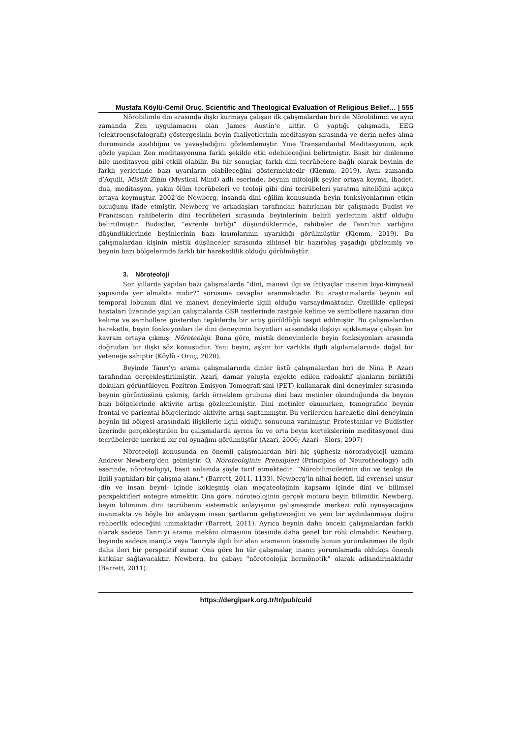Mustafa Köylü-Cemil Oruç. Scientific and Theological Evaluation of Religious Belief… | 555
Nörobilimle din arasında ilişki kurmaya çalışan ilk çalışmalardan biri de Nörobilimci ve aynı zamanda Zen uygulamacısı olan James Austin’e aittir. O yaptığı çalışmada, EEG (elektroensefalografi) göstergesinin beyin faaliyetlerinin meditasyon sırasında ve derin nefes alma durumunda azaldığını ve yavaşladığını gözlemlemiştir. Yine Transandantal Meditasyonun, açık gözle yapılan Zen meditasyonuna farklı şekilde etki edebileceğini belirtmiştir. Basit bir dinlenme bile meditasyon gibi etkili olabilir. Bu tür sonuçlar, farklı dini tecrübelere bağlı olarak beyinin de farklı yerlerinde bazı uyarıların olabileceğini göstermektedir (Klemm, 2019). Aynı zamanda d’Aquili, Mistik Zihin (Mystical Mind) adlı eserinde, beynin mitolojik şeyler ortaya koyma, ibadet, dua, meditasyon, yakın ölüm tecrübeleri ve teoloji gibi dini tecrübeleri yaratma niteliğini açıkça ortaya koymuştur. 2002’de Newberg, insanda dini eğilim konusunda beyin fonksiyonlarının etkin olduğunu ifade etmiştir. Newberg ve arkadaşları tarafından hazırlanan bir çalışmada Budist ve Franciscan rahibelerin dini tecrübeleri sırasında beyinlerinin belirli yerlerinin aktif olduğu belirtilmiştir. Budistler, “evrenle birliği” düşündüklerinde, rahibeler de Tanrı’nın varlığını düşündüklerinde beyinlerinin bazı kısımlarının uyarıldığı görülmüştür (Klemm, 2019). Bu çalışmalardan kişinin mistik düşünceler sırasında zihinsel bir hazıroluş yaşadığı gözlenmiş ve beynin bazı bölgelerinde farklı bir hareketlilik olduğu görülmüştür.
3. Nöroteoloji
Son yıllarda yapılan bazı çalışmalarda “dini, manevi ilgi ve ihtiyaçlar insanın biyo-kimyasal yapısında yer almakta mıdır?” sorusuna cevaplar aranmaktadır. Bu araştırmalarda beynin sol temporal lobunun dini ve manevi deneyimlerle ilgili olduğu varsayılmaktadır. Özellikle epilepsi hastaları üzerinde yapılan çalışmalarda GSR testlerinde rastgele kelime ve sembollere nazaran dini kelime ve sembollere gösterilen tepkilerde bir artış görüldüğü tespit edilmiştir. Bu çalışmalardan hareketle, beyin fonksiyonları ile dini deneyimin boyutları arasındaki ilişkiyi açıklamaya çalışan bir kavram ortaya çıkmış: Nöroteoloji. Buna göre, mistik deneyimlerle beyin fonksiyonları arasında doğrudan bir ilişki söz konusudur. Yani beyin, aşkın bir varlıkla ilgili algılamalarında doğal bir yeteneğe sahiptir (Köylü - Oruç, 2020).
Beyinde Tanrı’yı arama çalışmalarında dinler üstü çalışmalardan biri de Nina P. Azari tarafından gerçekleştirilmiştir. Azari, damar yoluyla enjekte edilen radoaktif ajanların biriktiği dokuları görüntüleyen Pozitron Emisyon Tomografi’sini (PET) kullanarak dini deneyimler sırasında beynin görüntüsünü çekmiş, farklı örneklem grubuna dini bazı metinler okunduğunda da beynin bazı bölgelerinde aktivite artışı gözlemlemiştir. Dini metinler okunurken, tomografide beynin frontal ve pariental bölgelerinde aktivite artışı saptanmıştır. Bu verilerden hareketle dini deneyimin beynin iki bölgesi arasındaki ilişkilerle ilgili olduğu sonucuna varılmıştır. Protestanlar ve Budistler üzerinde gerçekleştirilen bu çalışmalarda ayrıca ön ve orta beyin kortekslerinin meditasyonel dini tecrübelerde merkezi bir rol oynağını görülmüştür (Azari, 2006; Azari - Slors, 2007)
Nöroteoloji konusunda en önemli çalışmalardan biri hiç şüphesiz nöroradyoloji uzmanı Andrew Newberg’den gelmiştir. O, Nöroteolojinin Prensipleri (Principles of Neurotheology) adlı eserinde, nöroteolojiyi, basit anlamda şöyle tarif etmektedir: “Nörobilimcilerinin din ve teoloji ile ilgili yaptıkları bir çalışma alanı.” (Barrett, 2011, 1133). Newberg’in nihai hedefi, iki evrensel unsur -din ve insan beyni- içinde kökleşmiş olan megateolojinin kapsamı içinde dini ve bilimsel perspektifleri entegre etmektir. Ona göre, nöroteolojinin gerçek motoru beyin bilimidir. Newberg, beyin biliminin dini tecrübenin sistematik anlayışının gelişmesinde merkezi rolü oynayacağına inanmakta ve böyle bir anlayışın insan şartlarını geliştireceğini ve yeni bir aydınlanmaya doğru rehberlik edeceğini ummaktadır (Barrett, 2011). Ayrıca beynin daha önceki çalışmalardan farklı olarak sadece Tanrı’yı arama mekânı olmasının ötesinde daha genel bir rolü olmalıdır. Newberg, beyinde sadece inançla veya Tanrıyla ilgili bir alan aramanın ötesinde bunun yorumlanması ile ilgili daha ileri bir perspektif sunar. Ona göre bu tür çalışmalar, inancı yorumlamada oldukça önemli katkılar sağlayacaktır. Newberg, bu çabayı “nöroteolojik hermönotik” olarak adlandırmaktadır (Barrett, 2011).
https://dergipark.org.tr/tr/pub/cuid